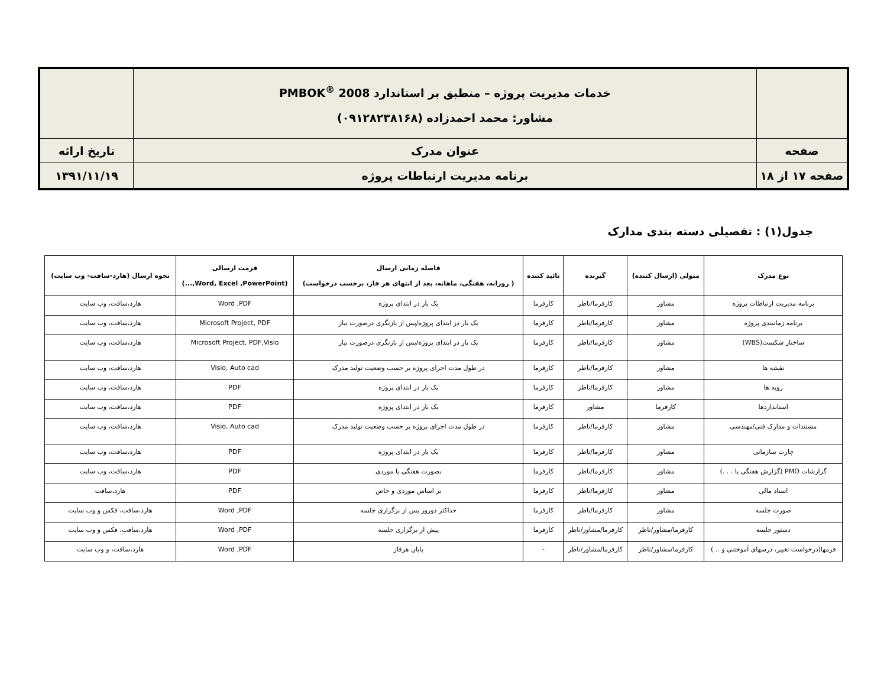| | خدمات مدیریت پروژه – منطبق بر استاندارد PMBOK<sup>®</sup> 2008 مشاور: محمد احمدزاده (۰۹۱۲۸۲۳۸۱۶۸) | |
| صفحه | عنوان مدرک | تاریخ ارائه |
| صفحه ۱۷ از ۱۸ | برنامه مدیریت ارتباطات پروژه | ۱۳۹۱/۱۱/۱۹ |
جدول(۱) : تفصیلی دسته بندی مدارک
| نوع مدرک | متولی (ارسال کننده) | گیرنده | تائید کننده | فاصله زمانی ارسال ( روزانه، هفتگی، ماهانه، بعد از انتهای هر فاز، برحسب درخواست) | فرمت ارسالی (Word, Excel ,PowerPoint,...) | نحوه ارسال (هارد-سافت- وب سایت) |
| --- | --- | --- | --- | --- | --- | --- |
| برنامه مدیریت ارتباطات پروژه | مشاور | کارفرما/ناظر | کارفرما | یک بار در ابتدای پروژه | Word ,PDF | هارد،سافت، وب سایت |
| برنامه زمانبندی پروژه | مشاور | کارفرما/ناظر | کارفرما | یک بار در ابتدای پروژه/پس از بازنگری درصورت نیاز | Microsoft Project, PDF | هارد،سافت، وب سایت |
| ساختار شکست(WBS) | مشاور | کارفرما/ناظر | کارفرما | یک بار در ابتدای پروژه/پس از بازنگری درصورت نیاز | Microsoft Project, PDF,Visio | هارد،سافت، وب سایت |
| نقشه ها | مشاور | کارفرما/ناظر | کارفرما | در طول مدت اجرای پروژه بر حسب وضعیت تولید مدرک | Visio, Auto cad | هارد،سافت، وب سایت |
| رویه ها | مشاور | کارفرما/ناظر | کارفرما | یک بار در ابتدای پروژه | PDF | هارد،سافت، وب سایت |
| استانداردها | کارفرما | مشاور | کارفرما | یک بار در ابتدای پروژه | PDF | هارد،سافت، وب سایت |
| مستندات و مدارک فنی/مهندسی | مشاور | کارفرما/ناظر | کارفرما | در طول مدت اجرای پروژه بر حسب وضعیت تولید مدرک | Visio, Auto cad | هارد،سافت، وب سایت |
| چارت سازمانی | مشاور | کارفرما/ناظر | کارفرما | یک بار در ابتدای پروژه | PDF | هارد،سافت، وب سایت |
| گزارشات PMO (گزارش هفتگی یا . . .) | مشاور | کارفرما/ناظر | کارفرما | بصورت هفتگی یا موردی | PDF | هارد،سافت، وب سایت |
| اسناد مالی | مشاور | کارفرما/ناظر | کارفرما | بر اساس موردی و خاص | PDF | هارد،سافت |
| صورت جلسه | مشاور | کارفرما/ناظر | کارفرما | حداکثر دوروز پس از برگزاری جلسه | Word ,PDF | هارد،سافت، فکس و وب سایت |
| دستور جلسه | کارفرما/مشاور/ناظر | کارفرما/مشاور/ناظر | کارفرما | پیش از برگزاری جلسه | Word ,PDF | هارد،سافت، فکس و وب سایت |
| فرمها(درخواست تغییر، درسهای آموختنی و .. ) | کارفرما/مشاور/ناظر | کارفرما/مشاور/ناظر | - | پایان هرفاز | Word ,PDF | هارد،سافت، و وب سایت |